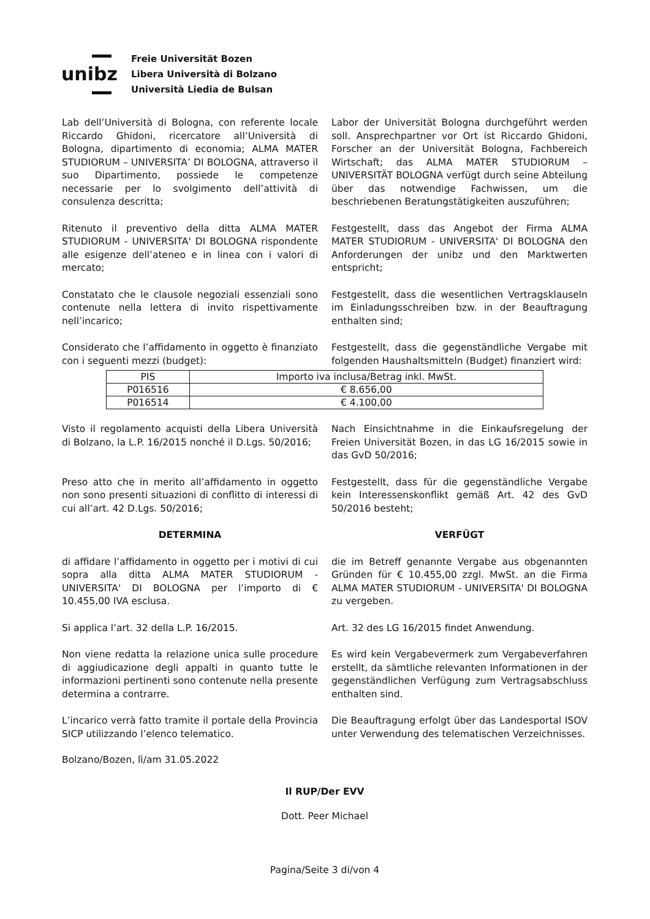unibz
Freie Universität Bozen
Libera Università di Bolzano
Università Liedia de Bulsan
Lab dell’Università di Bologna, con referente locale Riccardo Ghidoni, ricercatore all’Università di Bologna, dipartimento di economia; ALMA MATER STUDIORUM – UNIVERSITA’ DI BOLOGNA, attraverso il suo Dipartimento, possiede le competenze necessarie per lo svolgimento dell’attività di consulenza descritta;
Labor der Universität Bologna durchgeführt werden soll. Ansprechpartner vor Ort ist Riccardo Ghidoni, Forscher an der Universität Bologna, Fachbereich Wirtschaft; das ALMA MATER STUDIORUM – UNIVERSITÄT BOLOGNA verfügt durch seine Abteilung über das notwendige Fachwissen, um die beschriebenen Beratungstätigkeiten auszuführen;
Ritenuto il preventivo della ditta ALMA MATER STUDIORUM - UNIVERSITA' DI BOLOGNA rispondente alle esigenze dell’ateneo e in linea con i valori di mercato;
Festgestellt, dass das Angebot der Firma ALMA MATER STUDIORUM - UNIVERSITA' DI BOLOGNA den Anforderungen der unibz und den Marktwerten entspricht;
Constatato che le clausole negoziali essenziali sono contenute nella lettera di invito rispettivamente nell’incarico;
Festgestellt, dass die wesentlichen Vertragsklauseln im Einladungsschreiben bzw. in der Beauftragung enthalten sind;
Considerato che l’affidamento in oggetto è finanziato con i seguenti mezzi (budget):
Festgestellt, dass die gegenständliche Vergabe mit folgenden Haushaltsmitteln (Budget) finanziert wird:
| PIS | Importo iva inclusa/Betrag inkl. MwSt. |
| P016516 | € 8.656,00 |
| P016514 | € 4.100,00 |
Visto il regolamento acquisti della Libera Università di Bolzano, la L.P. 16/2015 nonché il D.Lgs. 50/2016;
Nach Einsichtnahme in die Einkaufsregelung der Freien Universität Bozen, in das LG 16/2015 sowie in das GvD 50/2016;
Preso atto che in merito all’affidamento in oggetto non sono presenti situazioni di conflitto di interessi di cui all’art. 42 D.Lgs. 50/2016;
Festgestellt, dass für die gegenständliche Vergabe kein Interessenskonflikt gemäß Art. 42 des GvD 50/2016 besteht;
DETERMINA VERFÜGT
di affidare l’affidamento in oggetto per i motivi di cui sopra alla ditta ALMA MATER STUDIORUM - UNIVERSITA' DI BOLOGNA per l’importo di € 10.455,00 IVA esclusa.
die im Betreff genannte Vergabe aus obgenannten Gründen für € 10.455,00 zzgl. MwSt. an die Firma ALMA MATER STUDIORUM - UNIVERSITA' DI BOLOGNA zu vergeben.
Si applica l’art. 32 della L.P. 16/2015. Art. 32 des LG 16/2015 findet Anwendung.
Non viene redatta la relazione unica sulle procedure di aggiudicazione degli appalti in quanto tutte le informazioni pertinenti sono contenute nella presente determina a contrarre.
Es wird kein Vergabevermerk zum Vergabeverfahren erstellt, da sämtliche relevanten Informationen in der gegenständlichen Verfügung zum Vertragsabschluss enthalten sind.
L’incarico verrà fatto tramite il portale della Provincia SICP utilizzando l’elenco telematico.
Die Beauftragung erfolgt über das Landesportal ISOV unter Verwendung des telematischen Verzeichnisses.
Bolzano/Bozen, lì/am 31.05.2022
Il RUP/Der EVV
Dott. Peer Michael
Pagina/Seite 3 di/von 4